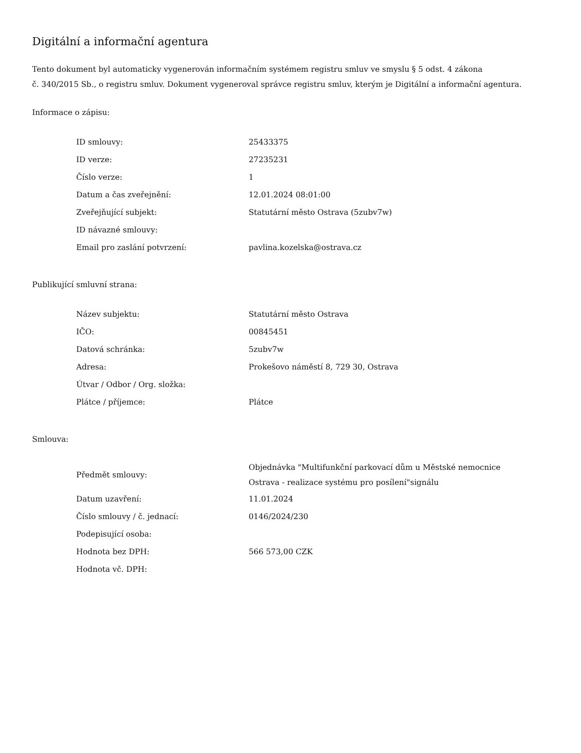Digitální a informační agentura
Tento dokument byl automaticky vygenerován informačním systémem registru smluv ve smyslu § 5 odst. 4 zákona
č. 340/2015 Sb., o registru smluv. Dokument vygeneroval správce registru smluv, kterým je Digitální a informační agentura.
Informace o zápisu:
| ID smlouvy: | 25433375 |
| ID verze: | 27235231 |
| Číslo verze: | 1 |
| Datum a čas zveřejnění: | 12.01.2024 08:01:00 |
| Zveřejňující subjekt: | Statutární město Ostrava (5zubv7w) |
| ID návazné smlouvy: | |
| Email pro zaslání potvrzení: | pavlina.kozelska@ostrava.cz |
Publikující smluvní strana:
| Název subjektu: | Statutární město Ostrava |
| IČO: | 00845451 |
| Datová schránka: | 5zubv7w |
| Adresa: | Prokešovo náměstí 8, 729 30, Ostrava |
| Útvar / Odbor / Org. složka: | |
| Plátce / příjemce: | Plátce |
Smlouva:
| Předmět smlouvy: | Objednávka "Multifunkční parkovací dům u Městské nemocnice Ostrava - realizace systému pro posílení"signálu |
| Datum uzavření: | 11.01.2024 |
| Číslo smlouvy / č. jednací: | 0146/2024/230 |
| Podepisující osoba: | |
| Hodnota bez DPH: | 566 573,00 CZK |
| Hodnota vč. DPH: | |